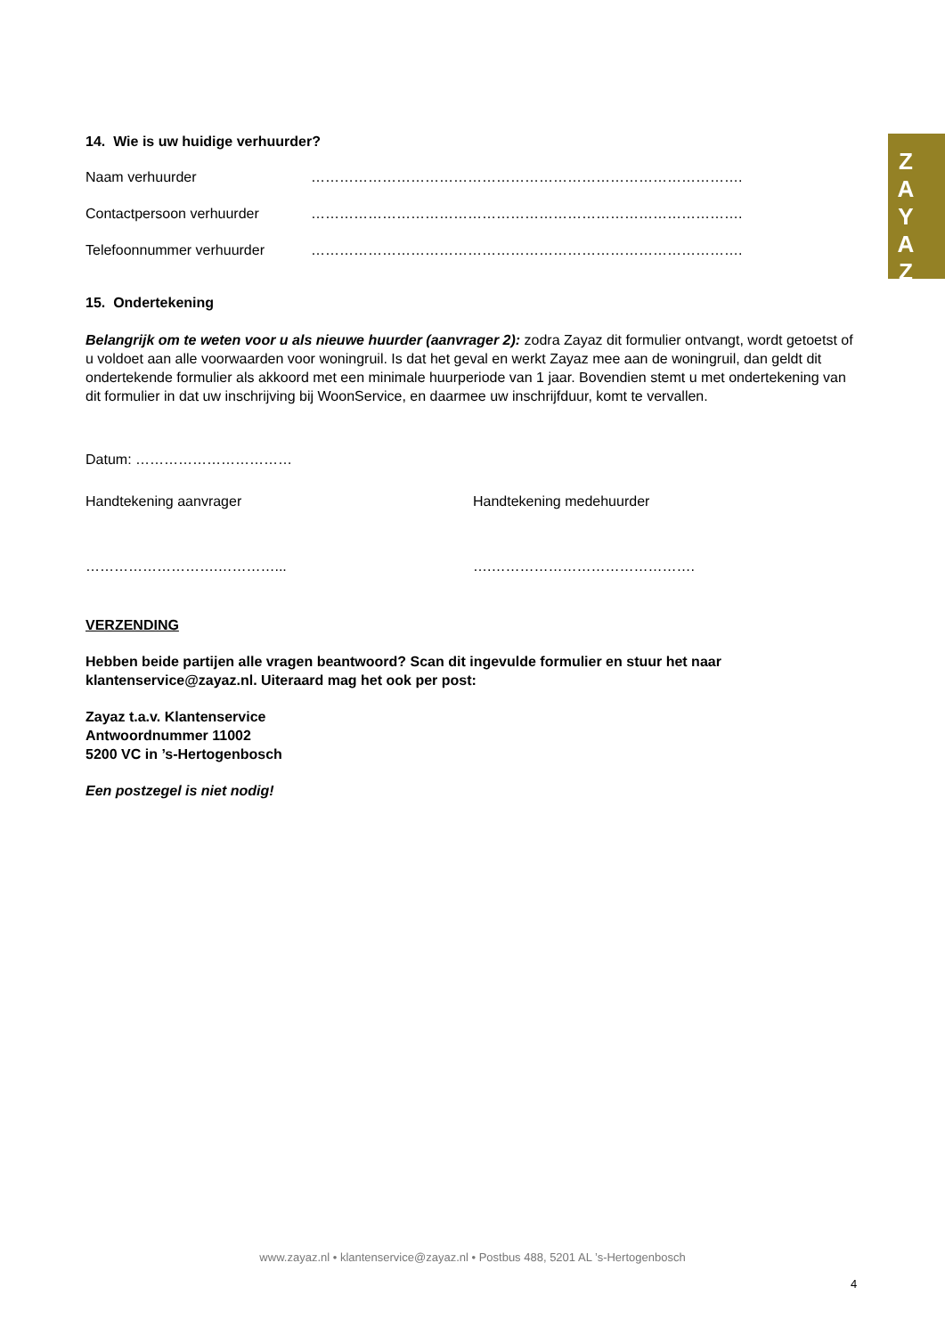Z
A
Y
A
Z
14. Wie is uw huidige verhuurder?
Naam verhuurder ……………………………………………………………………………….
Contactpersoon verhuurder ……………………………………………………………………………….
Telefoonnummer verhuurder ……………………………………………………………………………….
15. Ondertekening
Belangrijk om te weten voor u als nieuwe huurder (aanvrager 2): zodra Zayaz dit formulier ontvangt, wordt getoetst of u voldoet aan alle voorwaarden voor woningruil. Is dat het geval en werkt Zayaz mee aan de woningruil, dan geldt dit ondertekende formulier als akkoord met een minimale huurperiode van 1 jaar. Bovendien stemt u met ondertekening van dit formulier in dat uw inschrijving bij WoonService, en daarmee uw inschrijfduur, komt te vervallen.
Datum: ……………………………
Handtekening aanvrager Handtekening medehuurder
……………………….…………... ….…………………………………….
VERZENDING
Hebben beide partijen alle vragen beantwoord? Scan dit ingevulde formulier en stuur het naar klantenservice@zayaz.nl. Uiteraard mag het ook per post:
Zayaz t.a.v. Klantenservice
Antwoordnummer 11002
5200 VC in ’s-Hertogenbosch
Een postzegel is niet nodig!
www.zayaz.nl • klantenservice@zayaz.nl • Postbus 488, 5201 AL ’s-Hertogenbosch
4